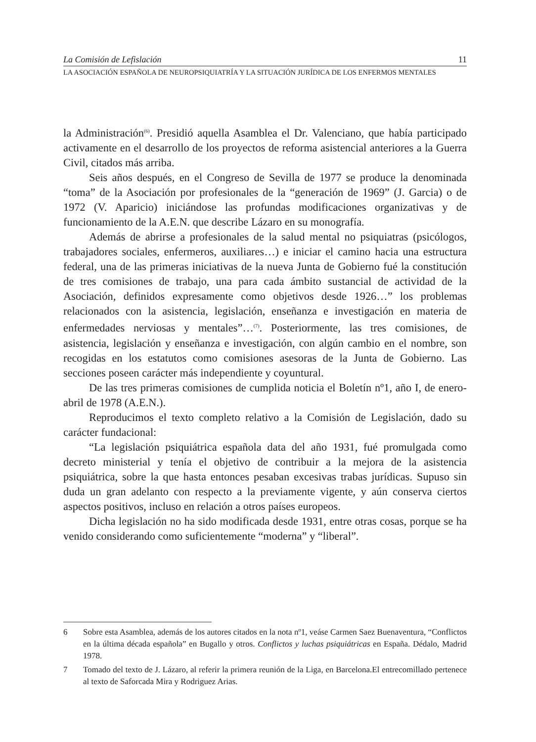La Comisión de Lefislación 11
LA ASOCIACIÓN ESPAÑOLA DE NEUROPSIQUIATRÍA Y LA SITUACIÓN JURÍDICA DE LOS ENFERMOS MENTALES
la Administración<sup>(6)</sup>. Presidió aquella Asamblea el Dr. Valenciano, que había participado activamente en el desarrollo de los proyectos de reforma asistencial anteriores a la Guerra Civil, citados más arriba.
Seis años después, en el Congreso de Sevilla de 1977 se produce la denominada “toma” de la Asociación por profesionales de la “generación de 1969” (J. Garcia) o de 1972 (V. Aparicio) iniciándose las profundas modificaciones organizativas y de funcionamiento de la A.E.N. que describe Lázaro en su monografía.
Además de abrirse a profesionales de la salud mental no psiquiatras (psicólogos, trabajadores sociales, enfermeros, auxiliares…) e iniciar el camino hacia una estructura federal, una de las primeras iniciativas de la nueva Junta de Gobierno fué la constitución de tres comisiones de trabajo, una para cada ámbito sustancial de actividad de la Asociación, definidos expresamente como objetivos desde 1926…” los problemas relacionados con la asistencia, legislación, enseñanza e investigación en materia de enfermedades nerviosas y mentales”…<sup>(7)</sup>. Posteriormente, las tres comisiones, de asistencia, legislación y enseñanza e investigación, con algún cambio en el nombre, son recogidas en los estatutos como comisiones asesoras de la Junta de Gobierno. Las secciones poseen carácter más independiente y coyuntural.
De las tres primeras comisiones de cumplida noticia el Boletín nº1, año I, de enero-abril de 1978 (A.E.N.).
Reproducimos el texto completo relativo a la Comisión de Legislación, dado su carácter fundacional:
“La legislación psiquiátrica española data del año 1931, fué promulgada como decreto ministerial y tenía el objetivo de contribuir a la mejora de la asistencia psiquiátrica, sobre la que hasta entonces pesaban excesivas trabas jurídicas. Supuso sin duda un gran adelanto con respecto a la previamente vigente, y aún conserva ciertos aspectos positivos, incluso en relación a otros países europeos.
Dicha legislación no ha sido modificada desde 1931, entre otras cosas, porque se ha venido considerando como suficientemente “moderna” y “liberal”.
6 Sobre esta Asamblea, además de los autores citados en la nota nº1, veáse Carmen Saez Buenaventura, “Conflictos en la última década española” en Bugallo y otros. Conflictos y luchas psiquiátricas en España. Dédalo, Madrid 1978.
7 Tomado del texto de J. Lázaro, al referir la primera reunión de la Liga, en Barcelona.El entrecomillado pertenece al texto de Saforcada Mira y Rodriguez Arias.